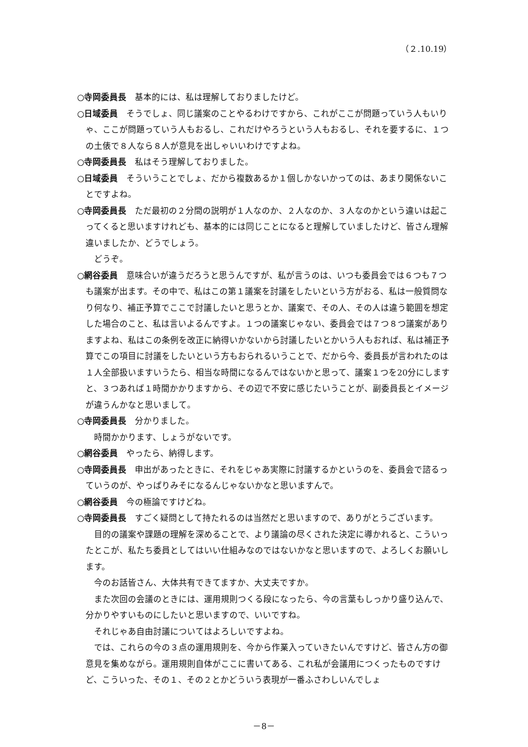（２.10.19）
○寺岡委員長　基本的には、私は理解しておりましたけど。
○日域委員　そうでしょ、同じ議案のことやるわけですから、これがここが問題っていう人もいりゃ、ここが問題っていう人もおるし、これだけやろうという人もおるし、それを要するに、１つの土俵で８人なら８人が意見を出しゃいいわけですよね。
○寺岡委員長　私はそう理解しておりました。
○日域委員　そういうことでしょ、だから複数あるか１個しかないかってのは、あまり関係ないことですよね。
○寺岡委員長　ただ最初の２分間の説明が１人なのか、２人なのか、３人なのかという違いは起こってくると思いますけれども、基本的には同じことになると理解していましたけど、皆さん理解違いましたか、どうでしょう。
どうぞ。
○網谷委員　意味合いが違うだろうと思うんですが、私が言うのは、いつも委員会では６つも７つも議案が出ます。その中で、私はこの第１議案を討議をしたいという方がおる、私は一般質問なり何なり、補正予算でここで討議したいと思うとか、議案で、その人、その人は違う範囲を想定した場合のこと、私は言いよるんですよ。１つの議案じゃない、委員会では７つ８つ議案がありますよね、私はこの条例を改正に納得いかないから討議したいとかいう人もおれば、私は補正予算でこの項目に討議をしたいという方もおられるいうことで、だから今、委員長が言われたのは１人全部扱いますいうたら、相当な時間になるんではないかと思って、議案１つを20分にしますと、３つあれば１時間かかりますから、その辺で不安に感じたいうことが、副委員長とイメージが違うんかなと思いまして。
○寺岡委員長　分かりました。
時間かかります、しょうがないです。
○網谷委員　やったら、納得します。
○寺岡委員長　申出があったときに、それをじゃあ実際に討議するかというのを、委員会で諮るっていうのが、やっぱりみそになるんじゃないかなと思いますんで。
○網谷委員　今の極論ですけどね。
○寺岡委員長　すごく疑問として持たれるのは当然だと思いますので、ありがとうございます。
目的の議案や課題の理解を深めることで、より議論の尽くされた決定に導かれると、こういったとこが、私たち委員としてはいい仕組みなのではないかなと思いますので、よろしくお願いします。
今のお話皆さん、大体共有できてますか、大丈夫ですか。
また次回の会議のときには、運用規則つくる段になったら、今の言葉もしっかり盛り込んで、分かりやすいものにしたいと思いますので、いいですね。
それじゃあ自由討議についてはよろしいですよね。
では、これらの今の３点の運用規則を、今から作業入っていきたいんですけど、皆さん方の御意見を集めながら。運用規則自体がここに書いてある、これ私が会議用につくったものですけど、こういった、その１、その２とかどういう表現が一番ふさわしいんでしょ
－8－